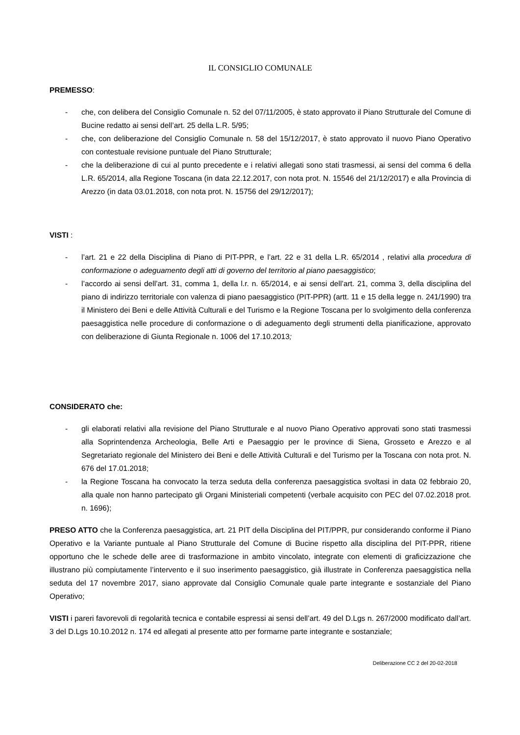IL CONSIGLIO COMUNALE
PREMESSO:
- che, con delibera del Consiglio Comunale n. 52 del 07/11/2005, è stato approvato il Piano Strutturale del Comune di Bucine redatto ai sensi dell’art. 25 della L.R. 5/95;
- che, con deliberazione del Consiglio Comunale n. 58 del 15/12/2017, è stato approvato il nuovo Piano Operativo con contestuale revisione puntuale del Piano Strutturale;
- che la deliberazione di cui al punto precedente e i relativi allegati sono stati trasmessi, ai sensi del comma 6 della L.R. 65/2014, alla Regione Toscana (in data 22.12.2017, con nota prot. N. 15546 del 21/12/2017) e alla Provincia di Arezzo (in data 03.01.2018, con nota prot. N. 15756 del 29/12/2017);
VISTI :
- l’art. 21 e 22 della Disciplina di Piano di PIT-PPR, e l’art. 22 e 31 della L.R. 65/2014 , relativi alla procedura di conformazione o adeguamento degli atti di governo del territorio al piano paesaggistico;
- l’accordo ai sensi dell’art. 31, comma 1, della l.r. n. 65/2014, e ai sensi dell’art. 21, comma 3, della disciplina del piano di indirizzo territoriale con valenza di piano paesaggistico (PIT-PPR) (artt. 11 e 15 della legge n. 241/1990) tra il Ministero dei Beni e delle Attività Culturali e del Turismo e la Regione Toscana per lo svolgimento della conferenza paesaggistica nelle procedure di conformazione o di adeguamento degli strumenti della pianificazione, approvato con deliberazione di Giunta Regionale n. 1006 del 17.10.2013;
CONSIDERATO che:
- gli elaborati relativi alla revisione del Piano Strutturale e al nuovo Piano Operativo approvati sono stati trasmessi alla Soprintendenza Archeologia, Belle Arti e Paesaggio per le province di Siena, Grosseto e Arezzo e al Segretariato regionale del Ministero dei Beni e delle Attività Culturali e del Turismo per la Toscana con nota prot. N. 676 del 17.01.2018;
- la Regione Toscana ha convocato la terza seduta della conferenza paesaggistica svoltasi in data 02 febbraio 20, alla quale non hanno partecipato gli Organi Ministeriali competenti (verbale acquisito con PEC del 07.02.2018 prot. n. 1696);
PRESO ATTO che la Conferenza paesaggistica, art. 21 PIT della Disciplina del PIT/PPR, pur considerando conforme il Piano Operativo e la Variante puntuale al Piano Strutturale del Comune di Bucine rispetto alla disciplina del PIT-PPR, ritiene opportuno che le schede delle aree di trasformazione in ambito vincolato, integrate con elementi di graficizzazione che illustrano più compiutamente l’intervento e il suo inserimento paesaggistico, già illustrate in Conferenza paesaggistica nella seduta del 17 novembre 2017, siano approvate dal Consiglio Comunale quale parte integrante e sostanziale del Piano Operativo;
VISTI i pareri favorevoli di regolarità tecnica e contabile espressi ai sensi dell’art. 49 del D.Lgs n. 267/2000 modificato dall’art. 3 del D.Lgs 10.10.2012 n. 174 ed allegati al presente atto per formarne parte integrante e sostanziale;
Deliberazione CC 2 del 20-02-2018